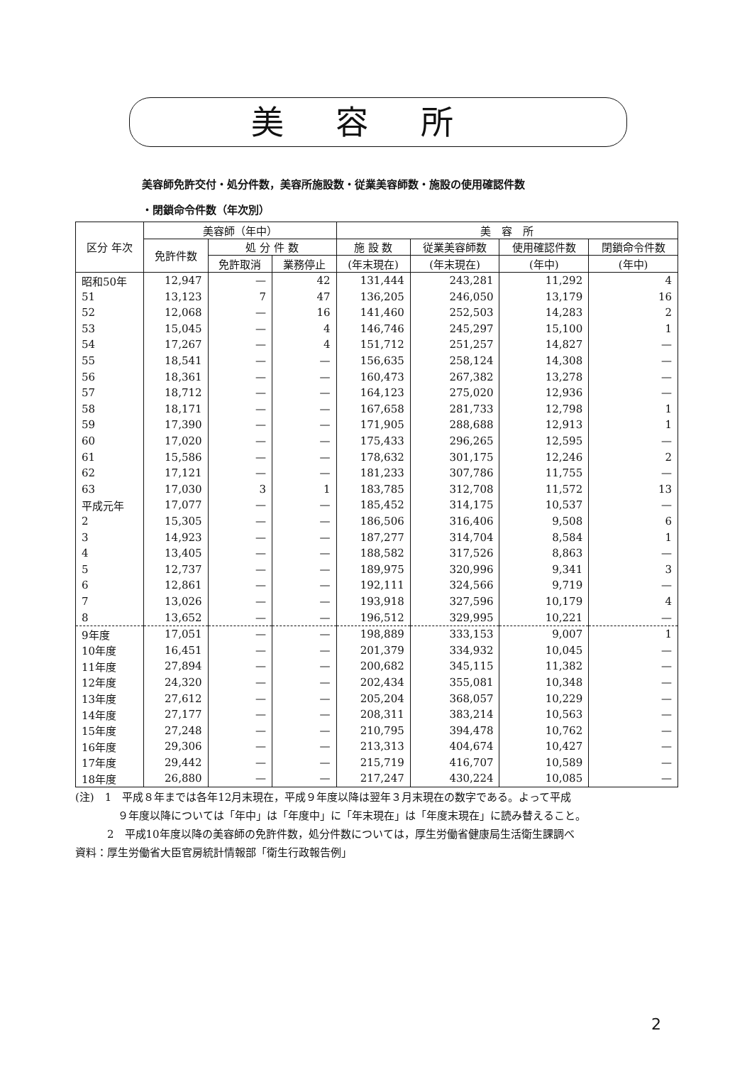美容所
美容師免許交付・処分件数，美容所施設数・従業美容師数・施設の使用確認件数
・閉鎖命令件数（年次別）
| 区分 年次 | 美容師（年中） | | | 美 容 所 | | | |
| --- | --- | --- | --- | --- | --- | --- | --- |
| | 免許件数 | 処 分 件 数 | | 施 設 数 | 従業美容師数 | 使用確認件数 | 閉鎖命令件数 |
| | | 免許取消 | 業務停止 | (年末現在) | (年末現在) | (年中) | (年中) |
| 昭和50年 | 12,947 | — | 42 | 131,444 | 243,281 | 11,292 | 4 |
| 51 | 13,123 | 7 | 47 | 136,205 | 246,050 | 13,179 | 16 |
| 52 | 12,068 | — | 16 | 141,460 | 252,503 | 14,283 | 2 |
| 53 | 15,045 | — | 4 | 146,746 | 245,297 | 15,100 | 1 |
| 54 | 17,267 | — | 4 | 151,712 | 251,257 | 14,827 | — |
| 55 | 18,541 | — | — | 156,635 | 258,124 | 14,308 | — |
| 56 | 18,361 | — | — | 160,473 | 267,382 | 13,278 | — |
| 57 | 18,712 | — | — | 164,123 | 275,020 | 12,936 | — |
| 58 | 18,171 | — | — | 167,658 | 281,733 | 12,798 | 1 |
| 59 | 17,390 | — | — | 171,905 | 288,688 | 12,913 | 1 |
| 60 | 17,020 | — | — | 175,433 | 296,265 | 12,595 | — |
| 61 | 15,586 | — | — | 178,632 | 301,175 | 12,246 | 2 |
| 62 | 17,121 | — | — | 181,233 | 307,786 | 11,755 | — |
| 63 | 17,030 | 3 | 1 | 183,785 | 312,708 | 11,572 | 13 |
| 平成元年 | 17,077 | — | — | 185,452 | 314,175 | 10,537 | — |
| 2 | 15,305 | — | — | 186,506 | 316,406 | 9,508 | 6 |
| 3 | 14,923 | — | — | 187,277 | 314,704 | 8,584 | 1 |
| 4 | 13,405 | — | — | 188,582 | 317,526 | 8,863 | — |
| 5 | 12,737 | — | — | 189,975 | 320,996 | 9,341 | 3 |
| 6 | 12,861 | — | — | 192,111 | 324,566 | 9,719 | — |
| 7 | 13,026 | — | — | 193,918 | 327,596 | 10,179 | 4 |
| 8 | 13,652 | — | — | 196,512 | 329,995 | 10,221 | — |
| 9年度 | 17,051 | — | — | 198,889 | 333,153 | 9,007 | 1 |
| 10年度 | 16,451 | — | — | 201,379 | 334,932 | 10,045 | — |
| 11年度 | 27,894 | — | — | 200,682 | 345,115 | 11,382 | — |
| 12年度 | 24,320 | — | — | 202,434 | 355,081 | 10,348 | — |
| 13年度 | 27,612 | — | — | 205,204 | 368,057 | 10,229 | — |
| 14年度 | 27,177 | — | — | 208,311 | 383,214 | 10,563 | — |
| 15年度 | 27,248 | — | — | 210,795 | 394,478 | 10,762 | — |
| 16年度 | 29,306 | — | — | 213,313 | 404,674 | 10,427 | — |
| 17年度 | 29,442 | — | — | 215,719 | 416,707 | 10,589 | — |
| 18年度 | 26,880 | — | — | 217,247 | 430,224 | 10,085 | — |
(注)　1　平成８年までは各年12月末現在，平成９年度以降は翌年３月末現在の数字である。よって平成
　　　　９年度以降については「年中」は「年度中」に「年末現在」は「年度末現在」に読み替えること。
　　　2　平成10年度以降の美容師の免許件数，処分件数については，厚生労働省健康局生活衛生課調べ
資料：厚生労働省大臣官房統計情報部「衛生行政報告例」
2